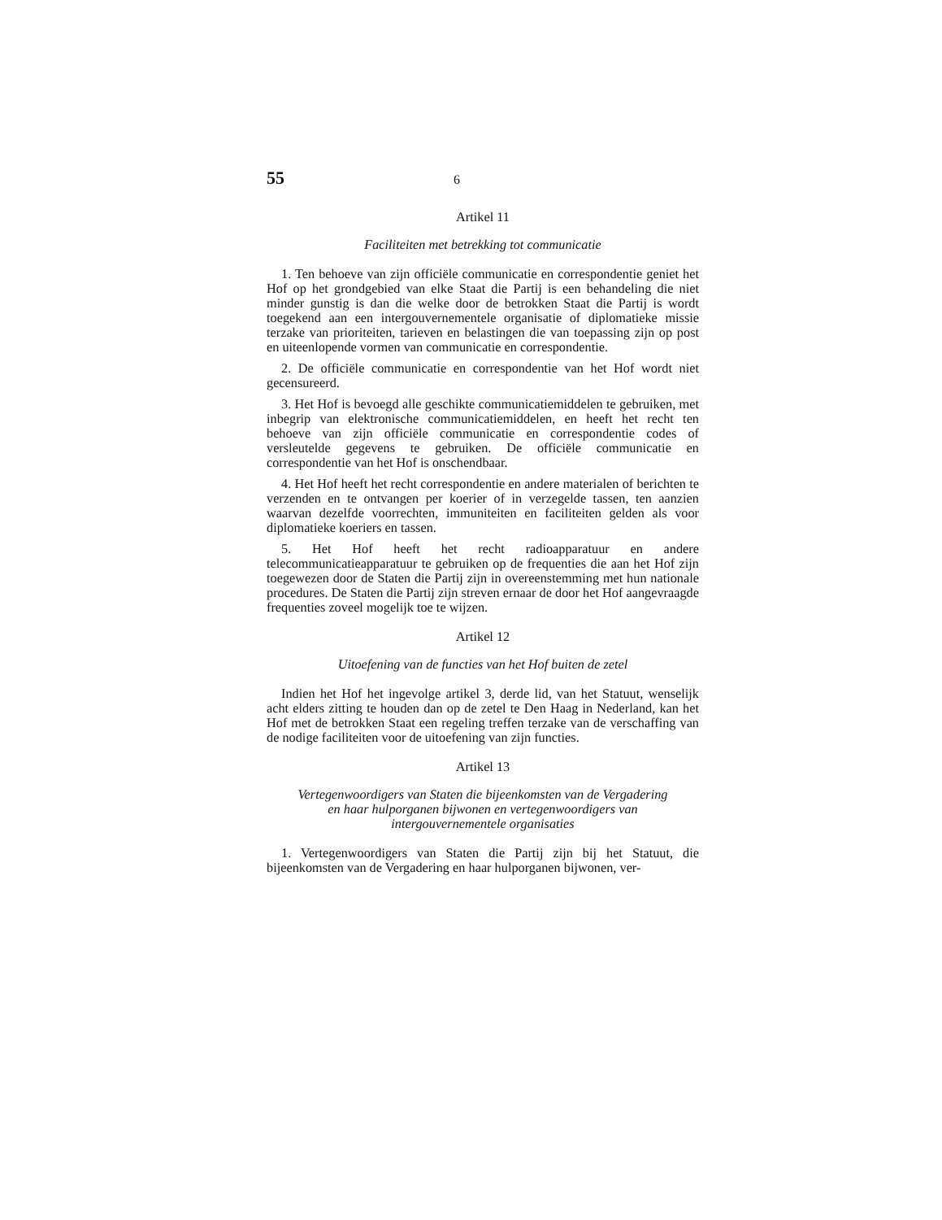55 6
Artikel 11
Faciliteiten met betrekking tot communicatie
1. Ten behoeve van zijn officiële communicatie en correspondentie geniet het Hof op het grondgebied van elke Staat die Partij is een behandeling die niet minder gunstig is dan die welke door de betrokken Staat die Partij is wordt toegekend aan een intergouvernementele organisatie of diplomatieke missie terzake van prioriteiten, tarieven en belastingen die van toepassing zijn op post en uiteenlopende vormen van communicatie en correspondentie.
2. De officiële communicatie en correspondentie van het Hof wordt niet gecensureerd.
3. Het Hof is bevoegd alle geschikte communicatiemiddelen te gebruiken, met inbegrip van elektronische communicatiemiddelen, en heeft het recht ten behoeve van zijn officiële communicatie en correspondentie codes of versleutelde gegevens te gebruiken. De officiële communicatie en correspondentie van het Hof is onschendbaar.
4. Het Hof heeft het recht correspondentie en andere materialen of berichten te verzenden en te ontvangen per koerier of in verzegelde tassen, ten aanzien waarvan dezelfde voorrechten, immuniteiten en faciliteiten gelden als voor diplomatieke koeriers en tassen.
5. Het Hof heeft het recht radioapparatuur en andere telecommunicatieapparatuur te gebruiken op de frequenties die aan het Hof zijn toegewezen door de Staten die Partij zijn in overeenstemming met hun nationale procedures. De Staten die Partij zijn streven ernaar de door het Hof aangevraagde frequenties zoveel mogelijk toe te wijzen.
Artikel 12
Uitoefening van de functies van het Hof buiten de zetel
Indien het Hof het ingevolge artikel 3, derde lid, van het Statuut, wenselijk acht elders zitting te houden dan op de zetel te Den Haag in Nederland, kan het Hof met de betrokken Staat een regeling treffen terzake van de verschaffing van de nodige faciliteiten voor de uitoefening van zijn functies.
Artikel 13
Vertegenwoordigers van Staten die bijeenkomsten van de Vergadering
en haar hulporganen bijwonen en vertegenwoordigers van
intergouvernementele organisaties
1. Vertegenwoordigers van Staten die Partij zijn bij het Statuut, die bijeenkomsten van de Vergadering en haar hulporganen bijwonen, ver-